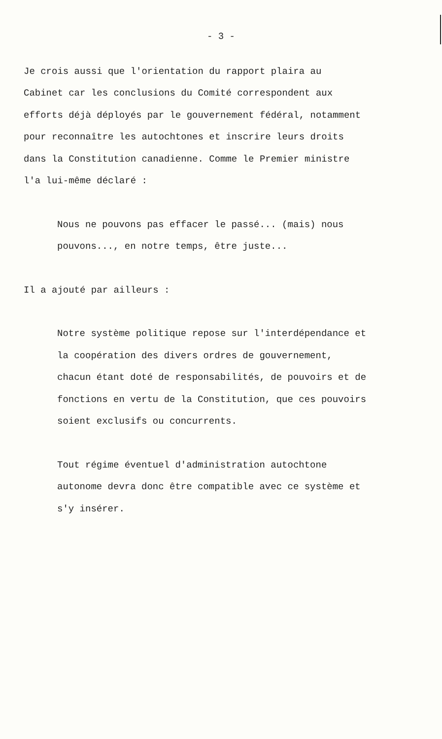- 3 -
Je crois aussi que l'orientation du rapport plaira au
Cabinet car les conclusions du Comité correspondent aux
efforts déjà déployés par le gouvernement fédéral, notamment
pour reconnaître les autochtones et inscrire leurs droits
dans la Constitution canadienne. Comme le Premier ministre
l'a lui-même déclaré :
Nous ne pouvons pas effacer le passé... (mais) nous
pouvons..., en notre temps, être juste...
Il a ajouté par ailleurs :
Notre système politique repose sur l'interdépendance et
la coopération des divers ordres de gouvernement,
chacun étant doté de responsabilités, de pouvoirs et de
fonctions en vertu de la Constitution, que ces pouvoirs
soient exclusifs ou concurrents.
Tout régime éventuel d'administration autochtone
autonome devra donc être compatible avec ce système et
s'y insérer.